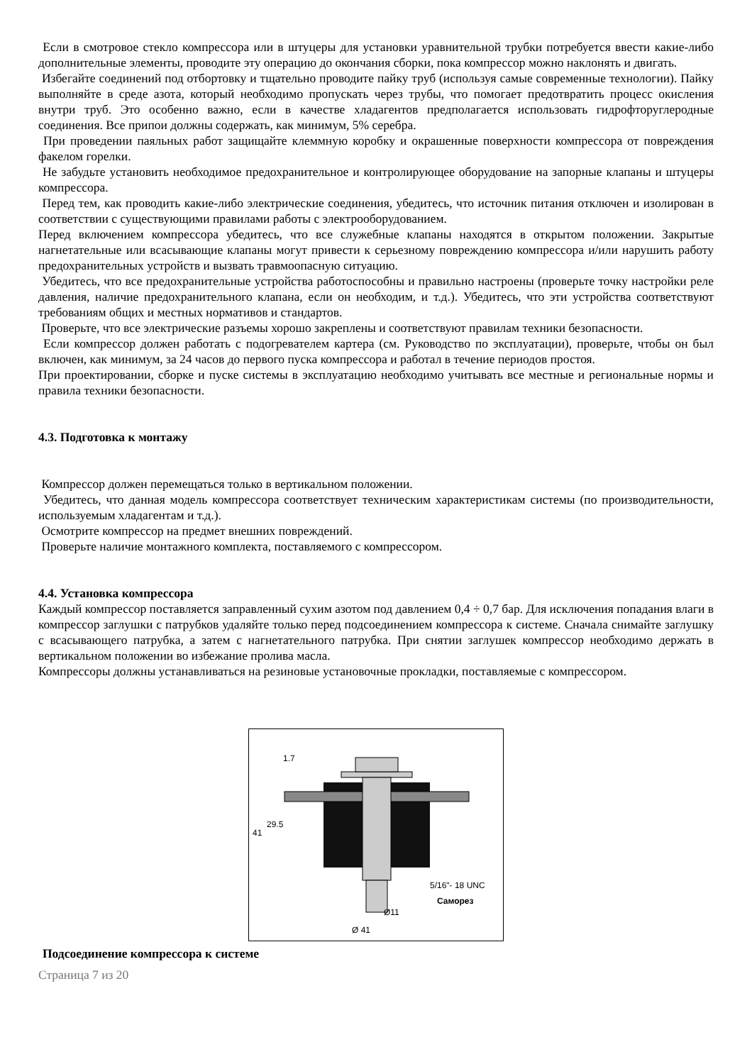Если в смотровое стекло компрессора или в штуцеры для установки уравнительной трубки потребуется ввести какие-либо дополнительные элементы, проводите эту операцию до окончания сборки, пока компрессор можно наклонять и двигать.
Избегайте соединений под отбортовку и тщательно проводите пайку труб (используя самые современные технологии). Пайку выполняйте в среде азота, который необходимо пропускать через трубы, что помогает предотвратить процесс окисления внутри труб. Это особенно важно, если в качестве хладагентов предполагается использовать гидрофторуглеродные соединения. Все припои должны содержать, как минимум, 5% серебра.
При проведении паяльных работ защищайте клеммную коробку и окрашенные поверхности компрессора от повреждения факелом горелки.
Не забудьте установить необходимое предохранительное и контролирующее оборудование на запорные клапаны и штуцеры компрессора.
Перед тем, как проводить какие-либо электрические соединения, убедитесь, что источник питания отключен и изолирован в соответствии с существующими правилами работы с электрооборудованием.
Перед включением компрессора убедитесь, что все служебные клапаны находятся в открытом положении. Закрытые нагнетательные или всасывающие клапаны могут привести к серьезному повреждению компрессора и/или нарушить работу предохранительных устройств и вызвать травмоопасную ситуацию.
Убедитесь, что все предохранительные устройства работоспособны и правильно настроены (проверьте точку настройки реле давления, наличие предохранительного клапана, если он необходим, и т.д.). Убедитесь, что эти устройства соответствуют требованиям общих и местных нормативов и стандартов.
Проверьте, что все электрические разъемы хорошо закреплены и соответствуют правилам техники безопасности.
Если компрессор должен работать с подогревателем картера (см. Руководство по эксплуатации), проверьте, чтобы он был включен, как минимум, за 24 часов до первого пуска компрессора и работал в течение периодов простоя.
При проектировании, сборке и пуске системы в эксплуатацию необходимо учитывать все местные и региональные нормы и правила техники безопасности.
4.3. Подготовка к монтажу
Компрессор должен перемещаться только в вертикальном положении.
Убедитесь, что данная модель компрессора соответствует техническим характеристикам системы (по производительности, используемым хладагентам и т.д.).
Осмотрите компрессор на предмет внешних повреждений.
Проверьте наличие монтажного комплекта, поставляемого с компрессором.
4.4. Установка компрессора
Каждый компрессор поставляется заправленный сухим азотом под давлением 0,4 ÷ 0,7 бар. Для исключения попадания влаги в компрессор заглушки с патрубков удаляйте только перед подсоединением компрессора к системе. Сначала снимайте заглушку с всасывающего патрубка, а затем с нагнетательного патрубка. При снятии заглушек компрессор необходимо держать в вертикальном положении во избежание пролива масла.
Компрессоры должны устанавливаться на резиновые установочные прокладки, поставляемые с компрессором.
1.7
29.5
41
5/16"- 18 UNC
Саморез
Ø11
Ø 41
Подсоединение компрессора к системе
Страница 7 из 20